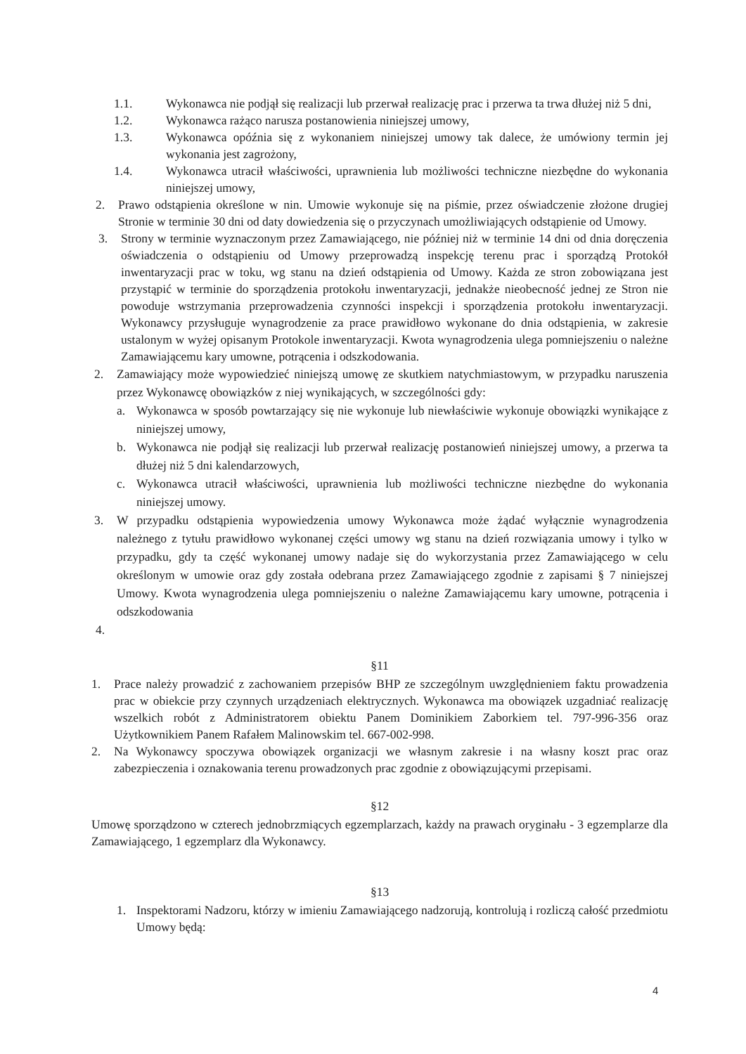1.1. Wykonawca nie podjął się realizacji lub przerwał realizację prac i przerwa ta trwa dłużej niż 5 dni,
1.2. Wykonawca rażąco narusza postanowienia niniejszej umowy,
1.3. Wykonawca opóźnia się z wykonaniem niniejszej umowy tak dalece, że umówiony termin jej wykonania jest zagrożony,
1.4. Wykonawca utracił właściwości, uprawnienia lub możliwości techniczne niezbędne do wykonania niniejszej umowy,
2. Prawo odstąpienia określone w nin. Umowie wykonuje się na piśmie, przez oświadczenie złożone drugiej Stronie w terminie 30 dni od daty dowiedzenia się o przyczynach umożliwiających odstąpienie od Umowy.
3. Strony w terminie wyznaczonym przez Zamawiającego, nie później niż w terminie 14 dni od dnia doręczenia oświadczenia o odstąpieniu od Umowy przeprowadzą inspekcję terenu prac i sporządzą Protokół inwentaryzacji prac w toku, wg stanu na dzień odstąpienia od Umowy. Każda ze stron zobowiązana jest przystąpić w terminie do sporządzenia protokołu inwentaryzacji, jednakże nieobecność jednej ze Stron nie powoduje wstrzymania przeprowadzenia czynności inspekcji i sporządzenia protokołu inwentaryzacji. Wykonawcy przysługuje wynagrodzenie za prace prawidłowo wykonane do dnia odstąpienia, w zakresie ustalonym w wyżej opisanym Protokole inwentaryzacji. Kwota wynagrodzenia ulega pomniejszeniu o należne Zamawiającemu kary umowne, potrącenia i odszkodowania.
2. Zamawiający może wypowiedzieć niniejszą umowę ze skutkiem natychmiastowym, w przypadku naruszenia przez Wykonawcę obowiązków z niej wynikających, w szczególności gdy:
a. Wykonawca w sposób powtarzający się nie wykonuje lub niewłaściwie wykonuje obowiązki wynikające z niniejszej umowy,
b. Wykonawca nie podjął się realizacji lub przerwał realizację postanowień niniejszej umowy, a przerwa ta dłużej niż 5 dni kalendarzowych,
c. Wykonawca utracił właściwości, uprawnienia lub możliwości techniczne niezbędne do wykonania niniejszej umowy.
3. W przypadku odstąpienia wypowiedzenia umowy Wykonawca może żądać wyłącznie wynagrodzenia należnego z tytułu prawidłowo wykonanej części umowy wg stanu na dzień rozwiązania umowy i tylko w przypadku, gdy ta część wykonanej umowy nadaje się do wykorzystania przez Zamawiającego w celu określonym w umowie oraz gdy została odebrana przez Zamawiającego zgodnie z zapisami § 7 niniejszej Umowy. Kwota wynagrodzenia ulega pomniejszeniu o należne Zamawiającemu kary umowne, potrącenia i odszkodowania
4.
§11
1. Prace należy prowadzić z zachowaniem przepisów BHP ze szczególnym uwzględnieniem faktu prowadzenia prac w obiekcie przy czynnych urządzeniach elektrycznych. Wykonawca ma obowiązek uzgadniać realizację wszelkich robót z Administratorem obiektu Panem Dominikiem Zaborkiem tel. 797-996-356 oraz Użytkownikiem Panem Rafałem Malinowskim tel. 667-002-998.
2. Na Wykonawcy spoczywa obowiązek organizacji we własnym zakresie i na własny koszt prac oraz zabezpieczenia i oznakowania terenu prowadzonych prac zgodnie z obowiązującymi przepisami.
§12
Umowę sporządzono w czterech jednobrzmiących egzemplarzach, każdy na prawach oryginału - 3 egzemplarze dla Zamawiającego, 1 egzemplarz dla Wykonawcy.
§13
1. Inspektorami Nadzoru, którzy w imieniu Zamawiającego nadzorują, kontrolują i rozliczą całość przedmiotu Umowy będą:
4